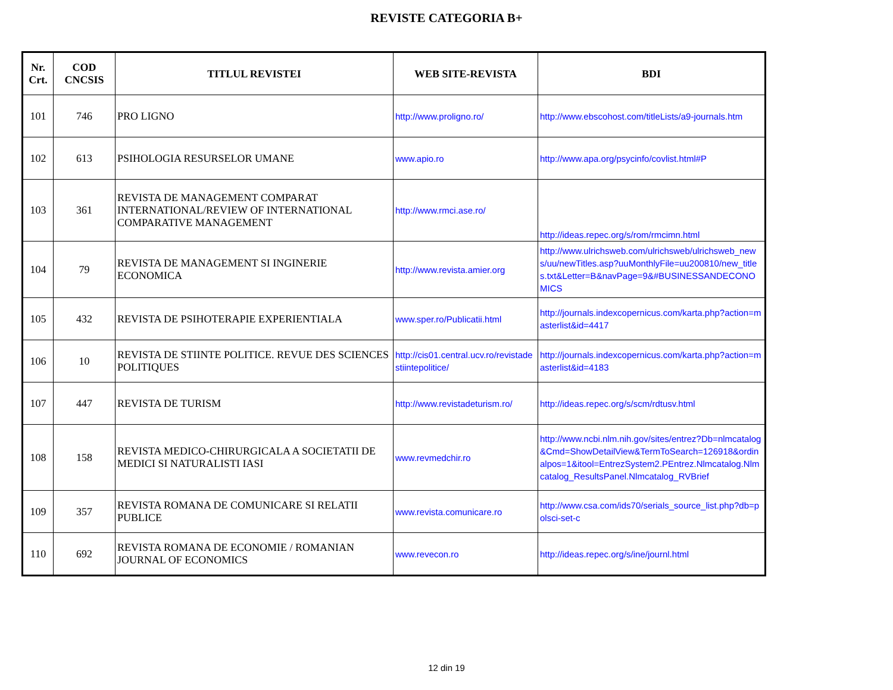REVISTE CATEGORIA B+
| Nr. Crt. | COD CNCSIS | TITLUL REVISTEI | WEB SITE-REVISTA | BDI |
| --- | --- | --- | --- | --- |
| 101 | 746 | PRO LIGNO | http://www.proligno.ro/ | http://www.ebscohost.com/titleLists/a9-journals.htm |
| 102 | 613 | PSIHOLOGIA RESURSELOR UMANE | www.apio.ro | http://www.apa.org/psycinfo/covlist.html#P |
| 103 | 361 | REVISTA DE MANAGEMENT COMPARAT INTERNATIONAL/REVIEW OF INTERNATIONAL COMPARATIVE MANAGEMENT | http://www.rmci.ase.ro/ | http://ideas.repec.org/s/rom/rmcimn.html |
| 104 | 79 | REVISTA DE MANAGEMENT SI INGINERIE ECONOMICA | http://www.revista.amier.org | http://www.ulrichsweb.com/ulrichsweb/ulrichsweb_news/uu/newTitles.asp?uuMonthlyFile=uu200810/new_titles.txt&Letter=B&navPage=9&#BUSINESSANDECONOMICS |
| 105 | 432 | REVISTA DE PSIHOTERAPIE EXPERIENTIALA | www.sper.ro/Publicatii.html | http://journals.indexcopernicus.com/karta.php?action=masterlist&id=4417 |
| 106 | 10 | REVISTA DE STIINTE POLITICE. REVUE DES SCIENCES POLITIQUES | http://cis01.central.ucv.ro/revistadestiintepolitice/ | http://journals.indexcopernicus.com/karta.php?action=masterlist&id=4183 |
| 107 | 447 | REVISTA DE TURISM | http://www.revistadeturism.ro/ | http://ideas.repec.org/s/scm/rdtusv.html |
| 108 | 158 | REVISTA MEDICO-CHIRURGICALA A SOCIETATII DE MEDICI SI NATURALISTI IASI | www.revmedchir.ro | http://www.ncbi.nlm.nih.gov/sites/entrez?Db=nlmcatalog&Cmd=ShowDetailView&TermToSearch=126918&ordinalpos=1&itool=EntrezSystem2.PEntrez.Nlmcatalog.Nlmcatalog_ResultsPanel.Nlmcatalog_RVBrief |
| 109 | 357 | REVISTA ROMANA DE COMUNICARE SI RELATII PUBLICE | www.revista.comunicare.ro | http://www.csa.com/ids70/serials_source_list.php?db=polsci-set-c |
| 110 | 692 | REVISTA ROMANA DE ECONOMIE / ROMANIAN JOURNAL OF ECONOMICS | www.revecon.ro | http://ideas.repec.org/s/ine/journl.html |
12 din 19